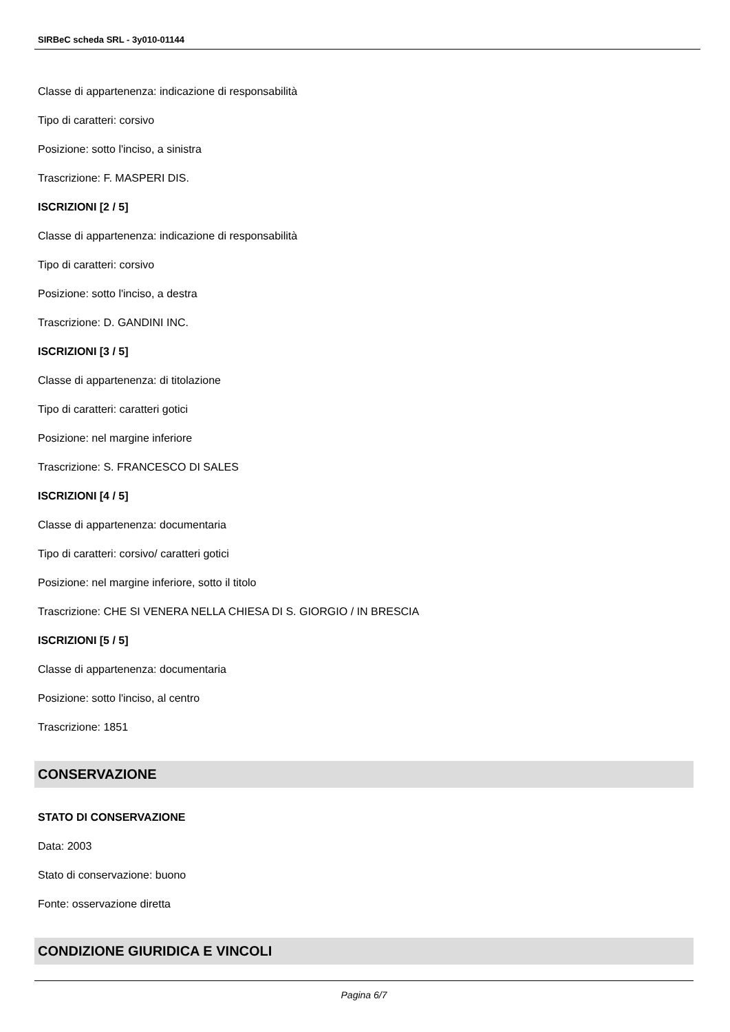SIRBeC scheda SRL - 3y010-01144
Classe di appartenenza: indicazione di responsabilità
Tipo di caratteri: corsivo
Posizione: sotto l'inciso, a sinistra
Trascrizione: F. MASPERI DIS.
ISCRIZIONI [2 / 5]
Classe di appartenenza: indicazione di responsabilità
Tipo di caratteri: corsivo
Posizione: sotto l'inciso, a destra
Trascrizione: D. GANDINI INC.
ISCRIZIONI [3 / 5]
Classe di appartenenza: di titolazione
Tipo di caratteri: caratteri gotici
Posizione: nel margine inferiore
Trascrizione: S. FRANCESCO DI SALES
ISCRIZIONI [4 / 5]
Classe di appartenenza: documentaria
Tipo di caratteri: corsivo/ caratteri gotici
Posizione: nel margine inferiore, sotto il titolo
Trascrizione: CHE SI VENERA NELLA CHIESA DI S. GIORGIO / IN BRESCIA
ISCRIZIONI [5 / 5]
Classe di appartenenza: documentaria
Posizione: sotto l'inciso, al centro
Trascrizione: 1851
CONSERVAZIONE
STATO DI CONSERVAZIONE
Data: 2003
Stato di conservazione: buono
Fonte: osservazione diretta
CONDIZIONE GIURIDICA E VINCOLI
Pagina 6/7